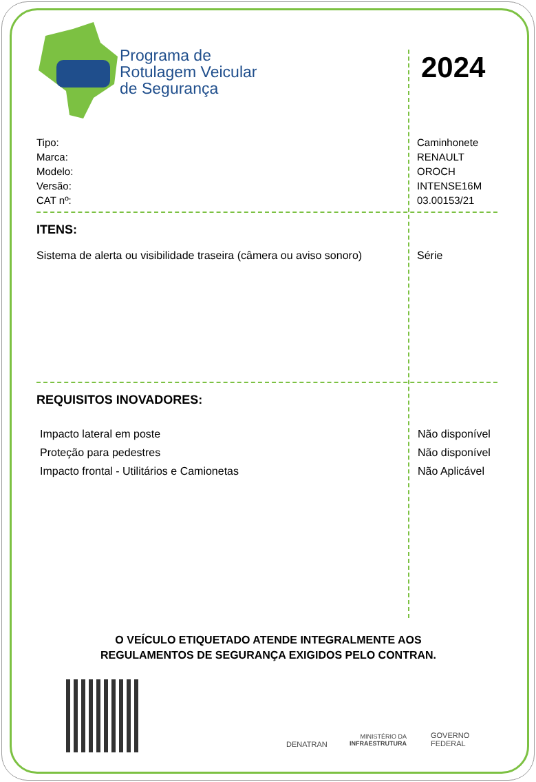Programa de
Rotulagem Veicular
de Segurança
2024
Tipo:
Marca:
Modelo:
Versão:
CAT nº:
Caminhonete
RENAULT
OROCH
INTENSE16M
03.00153/21
ITENS:
Sistema de alerta ou visibilidade traseira (câmera ou aviso sonoro)
Série
REQUISITOS INOVADORES:
Impacto lateral em poste
Proteção para pedestres
Impacto frontal - Utilitários e Camionetas
Não disponível
Não disponível
Não Aplicável
O VEÍCULO ETIQUETADO ATENDE INTEGRALMENTE AOS
REGULAMENTOS DE SEGURANÇA EXIGIDOS PELO CONTRAN.
DENATRAN
MINISTÉRIO DA
INFRAESTRUTURA
GOVERNO
FEDERAL